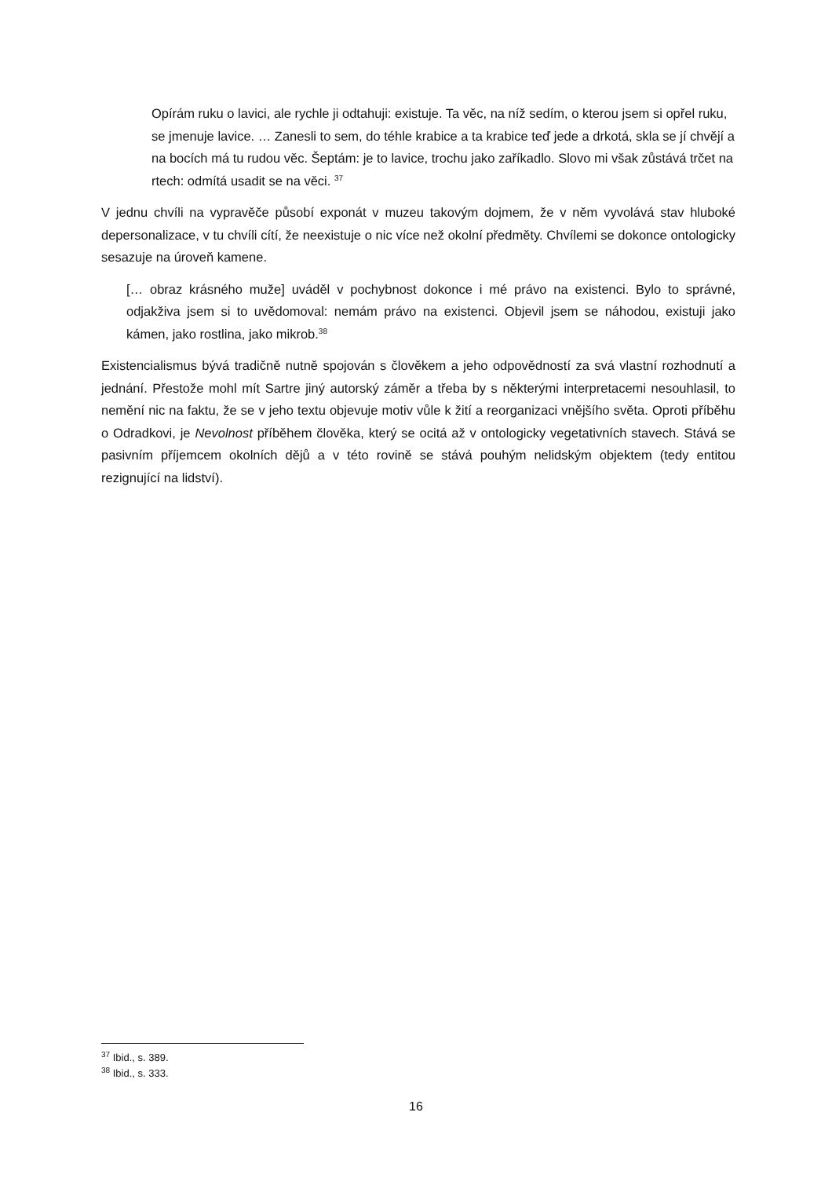Opírám ruku o lavici, ale rychle ji odtahuji: existuje. Ta věc, na níž sedím, o kterou jsem si opřel ruku, se jmenuje lavice. … Zanesli to sem, do téhle krabice a ta krabice teď jede a drkotá, skla se jí chvějí a na bocích má tu rudou věc. Šeptám: je to lavice, trochu jako zaříkadlo. Slovo mi však zůstává trčet na rtech: odmítá usadit se na věci. <sup>37</sup>
V jednu chvíli na vypravěče působí exponát v muzeu takovým dojmem, že v něm vyvolává stav hluboké depersonalizace, v tu chvíli cítí, že neexistuje o nic více než okolní předměty. Chvílemi se dokonce ontologicky sesazuje na úroveň kamene.
[… obraz krásného muže] uváděl v pochybnost dokonce i mé právo na existenci. Bylo to správné, odjakživa jsem si to uvědomoval: nemám právo na existenci. Objevil jsem se náhodou, existuji jako kámen, jako rostlina, jako mikrob.<sup>38</sup>
Existencialismus bývá tradičně nutně spojován s člověkem a jeho odpovědností za svá vlastní rozhodnutí a jednání. Přestože mohl mít Sartre jiný autorský záměr a třeba by s některými interpretacemi nesouhlasil, to nemění nic na faktu, že se v jeho textu objevuje motiv vůle k žití a reorganizaci vnějšího světa. Oproti příběhu o Odradkovi, je Nevolnost příběhem člověka, který se ocitá až v ontologicky vegetativních stavech. Stává se pasivním příjemcem okolních dějů a v této rovině se stává pouhým nelidským objektem (tedy entitou rezignující na lidství).
<sup>37</sup> Ibid., s. 389.
<sup>38</sup> Ibid., s. 333.
16